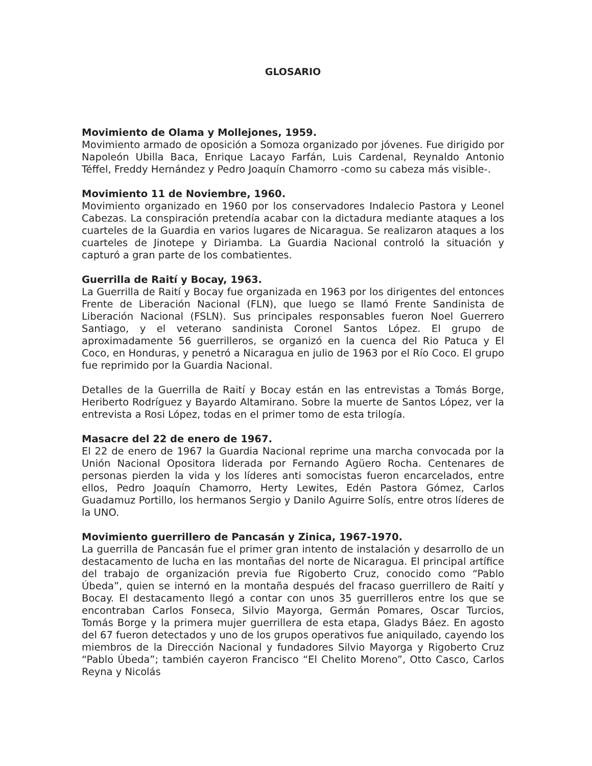GLOSARIO
Movimiento de Olama y Mollejones, 1959.
Movimiento armado de oposición a Somoza organizado por jóvenes. Fue dirigido por Napoleón Ubilla Baca, Enrique Lacayo Farfán, Luis Cardenal, Reynaldo Antonio Téffel, Freddy Hernández y Pedro Joaquín Chamorro -como su cabeza más visible-.
Movimiento 11 de Noviembre, 1960.
Movimiento organizado en 1960 por los conservadores Indalecio Pastora y Leonel Cabezas. La conspiración pretendía acabar con la dictadura mediante ataques a los cuarteles de la Guardia en varios lugares de Nicaragua. Se realizaron ataques a los cuarteles de Jinotepe y Diriamba. La Guardia Nacional controló la situación y capturó a gran parte de los combatientes.
Guerrilla de Raití y Bocay, 1963.
La Guerrilla de Raití y Bocay fue organizada en 1963 por los dirigentes del entonces Frente de Liberación Nacional (FLN), que luego se llamó Frente Sandinista de Liberación Nacional (FSLN). Sus principales responsables fueron Noel Guerrero Santiago, y el veterano sandinista Coronel Santos López. El grupo de aproximadamente 56 guerrilleros, se organizó en la cuenca del Rio Patuca y El Coco, en Honduras, y penetró a Nicaragua en julio de 1963 por el Río Coco. El grupo fue reprimido por la Guardia Nacional.
Detalles de la Guerrilla de Raití y Bocay están en las entrevistas a Tomás Borge, Heriberto Rodríguez y Bayardo Altamirano. Sobre la muerte de Santos López, ver la entrevista a Rosi López, todas en el primer tomo de esta trilogía.
Masacre del 22 de enero de 1967.
El 22 de enero de 1967 la Guardia Nacional reprime una marcha convocada por la Unión Nacional Opositora liderada por Fernando Agüero Rocha. Centenares de personas pierden la vida y los líderes anti somocistas fueron encarcelados, entre ellos, Pedro Joaquín Chamorro, Herty Lewites, Edén Pastora Gómez, Carlos Guadamuz Portillo, los hermanos Sergio y Danilo Aguirre Solís, entre otros líderes de la UNO.
Movimiento guerrillero de Pancasán y Zinica, 1967-1970.
La guerrilla de Pancasán fue el primer gran intento de instalación y desarrollo de un destacamento de lucha en las montañas del norte de Nicaragua. El principal artífice del trabajo de organización previa fue Rigoberto Cruz, conocido como “Pablo Úbeda”, quien se internó en la montaña después del fracaso guerrillero de Raití y Bocay. El destacamento llegó a contar con unos 35 guerrilleros entre los que se encontraban Carlos Fonseca, Silvio Mayorga, Germán Pomares, Oscar Turcios, Tomás Borge y la primera mujer guerrillera de esta etapa, Gladys Báez. En agosto del 67 fueron detectados y uno de los grupos operativos fue aniquilado, cayendo los miembros de la Dirección Nacional y fundadores Silvio Mayorga y Rigoberto Cruz “Pablo Úbeda”; también cayeron Francisco “El Chelito Moreno”, Otto Casco, Carlos Reyna y Nicolás